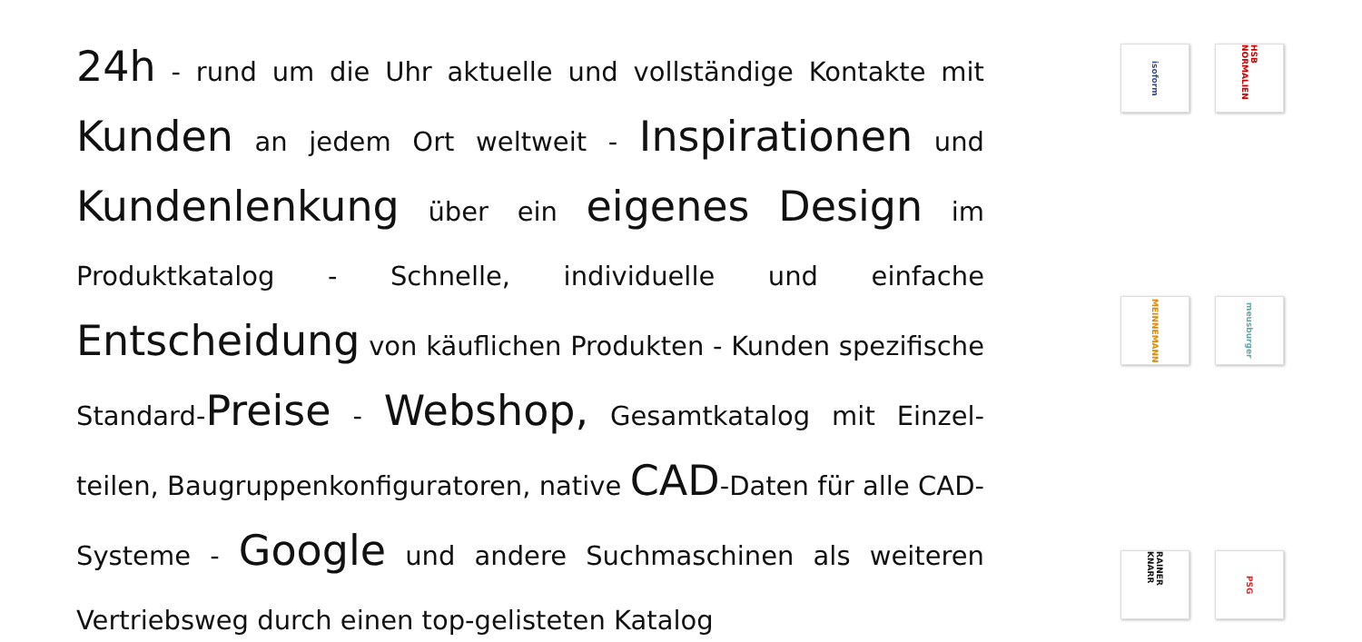24h - rund um die Uhr aktuelle und vollständige Kontakte mit Kunden an jedem Ort weltweit - Inspirationen und Kundenlenkung über ein eigenes Design im Produktkatalog - Schnelle, individuelle und einfache Entscheidung von käuflichen Produkten - Kunden spezifische Standard-Preise - Webshop, Gesamtkatalog mit Einzel-teilen, Baugruppenkonfiguratoren, native CAD-Daten für alle CAD-Systeme - Google und andere Suchmaschinen als weiteren Vertriebsweg durch einen top-gelisteten Katalog
isoform
HSB NORMALIEN
MEINNEMANN
meusburger
RAINER KNARR
PSG